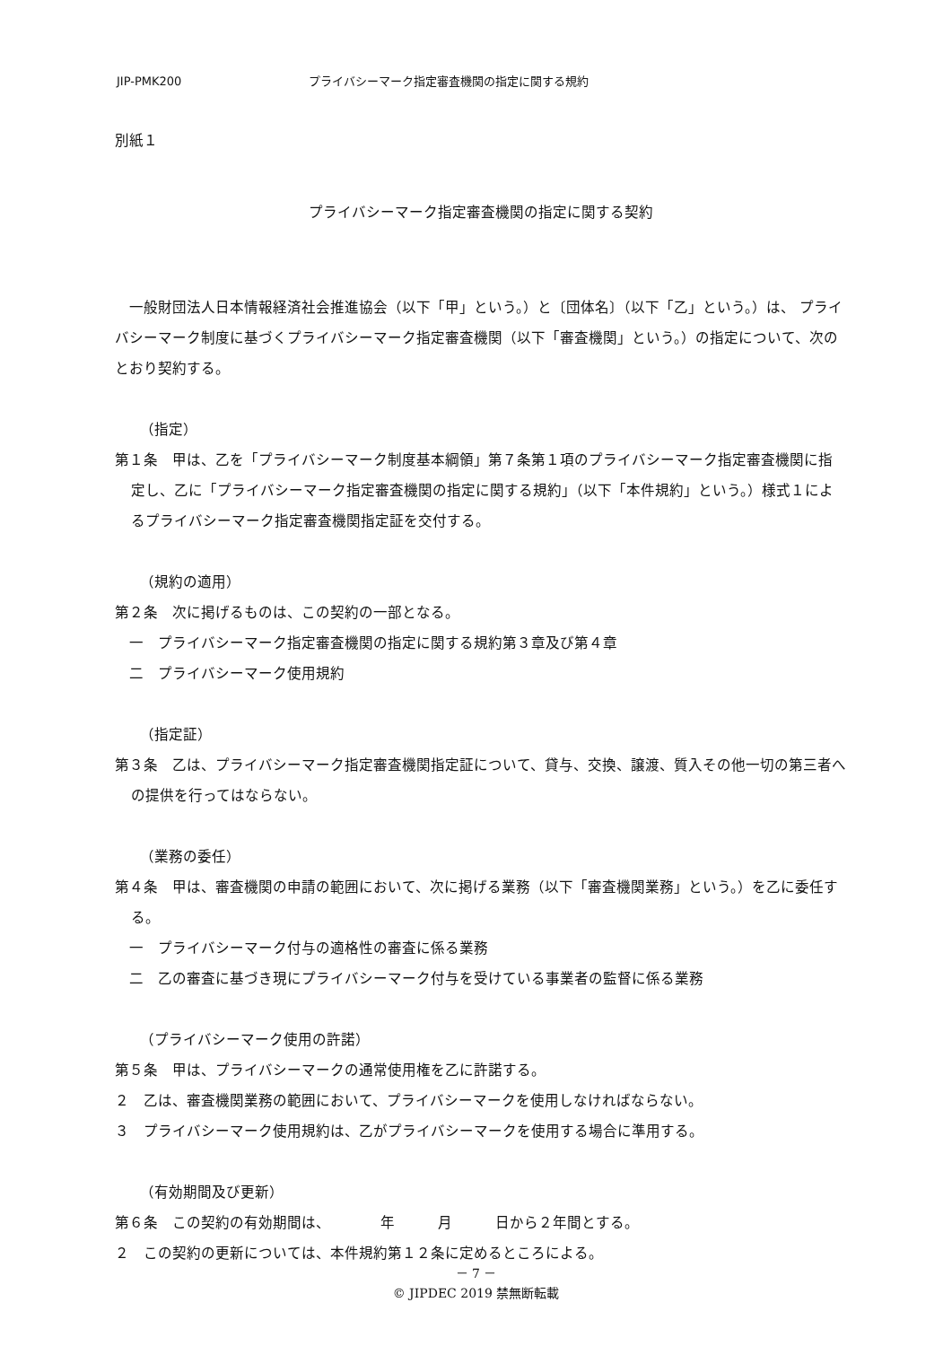JIP-PMK200 プライバシーマーク指定審査機関の指定に関する規約
別紙１
プライバシーマーク指定審査機関の指定に関する契約
　一般財団法人日本情報経済社会推進協会（以下「甲」という。）と〔団体名〕（以下「乙」という。）は、 プライバシーマーク制度に基づくプライバシーマーク指定審査機関（以下「審査機関」という。）の指定について、次のとおり契約する。
（指定）
第１条　甲は、乙を「プライバシーマーク制度基本綱領」第７条第１項のプライバシーマーク指定審査機関に指定し、乙に「プライバシーマーク指定審査機関の指定に関する規約」（以下「本件規約」という。）様式１によるプライバシーマーク指定審査機関指定証を交付する。
（規約の適用）
第２条　次に掲げるものは、この契約の一部となる。
　一　プライバシーマーク指定審査機関の指定に関する規約第３章及び第４章
　二　プライバシーマーク使用規約
（指定証）
第３条　乙は、プライバシーマーク指定審査機関指定証について、貸与、交換、譲渡、質入その他一切の第三者への提供を行ってはならない。
（業務の委任）
第４条　甲は、審査機関の申請の範囲において、次に掲げる業務（以下「審査機関業務」という。）を乙に委任する。
　一　プライバシーマーク付与の適格性の審査に係る業務
　二　乙の審査に基づき現にプライバシーマーク付与を受けている事業者の監督に係る業務
（プライバシーマーク使用の許諾）
第５条　甲は、プライバシーマークの通常使用権を乙に許諾する。
２　乙は、審査機関業務の範囲において、プライバシーマークを使用しなければならない。
３　プライバシーマーク使用規約は、乙がプライバシーマークを使用する場合に準用する。
（有効期間及び更新）
第６条　この契約の有効期間は、　　　　年　　　月　　　日から２年間とする。
２　この契約の更新については、本件規約第１２条に定めるところによる。
－ 7 －
© JIPDEC 2019 禁無断転載